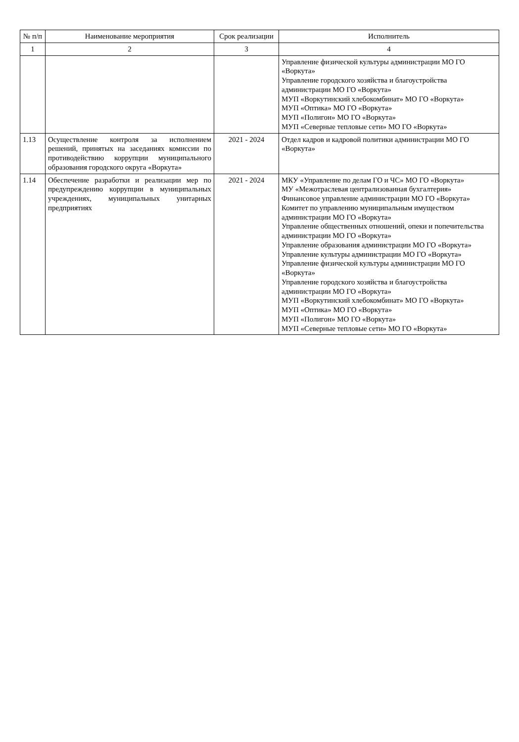| № п/п | Наименование мероприятия | Срок реализации | Исполнитель |
| --- | --- | --- | --- |
| 1 | 2 | 3 | 4 |
| | | | Управление физической культуры администрации МО ГО «Воркута» Управление городского хозяйства и благоустройства администрации МО ГО «Воркута» МУП «Воркутинский хлебокомбинат» МО ГО «Воркута» МУП «Оптика» МО ГО «Воркута» МУП «Полигон» МО ГО «Воркута» МУП «Северные тепловые сети» МО ГО «Воркута» |
| 1.13 | Осуществление контроля за исполнением решений, принятых на заседаниях комиссии по противодействию коррупции муниципального образования городского округа «Воркута» | 2021 - 2024 | Отдел кадров и кадровой политики администрации МО ГО «Воркута» |
| 1.14 | Обеспечение разработки и реализации мер по предупреждению коррупции в муниципальных учреждениях, муниципальных унитарных предприятиях | 2021 - 2024 | МКУ «Управление по делам ГО и ЧС» МО ГО «Воркута» МУ «Межотраслевая централизованная бухгалтерия» Финансовое управление администрации МО ГО «Воркута» Комитет по управлению муниципальным имуществом администрации МО ГО «Воркута» Управление общественных отношений, опеки и попечительства администрации МО ГО «Воркута» Управление образования администрации МО ГО «Воркута» Управление культуры администрации МО ГО «Воркута» Управление физической культуры администрации МО ГО «Воркута» Управление городского хозяйства и благоустройства администрации МО ГО «Воркута» МУП «Воркутинский хлебокомбинат» МО ГО «Воркута» МУП «Оптика» МО ГО «Воркута» МУП «Полигон» МО ГО «Воркута» МУП «Северные тепловые сети» МО ГО «Воркута» |